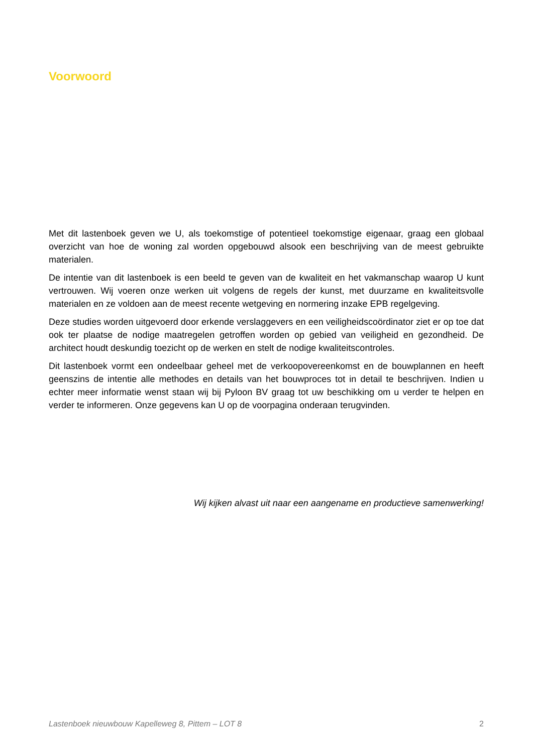Voorwoord
Met dit lastenboek geven we U, als toekomstige of potentieel toekomstige eigenaar, graag een globaal overzicht van hoe de woning zal worden opgebouwd alsook een beschrijving van de meest gebruikte materialen.
De intentie van dit lastenboek is een beeld te geven van de kwaliteit en het vakmanschap waarop U kunt vertrouwen. Wij voeren onze werken uit volgens de regels der kunst, met duurzame en kwaliteitsvolle materialen en ze voldoen aan de meest recente wetgeving en normering inzake EPB regelgeving.
Deze studies worden uitgevoerd door erkende verslaggevers en een veiligheidscoördinator ziet er op toe dat ook ter plaatse de nodige maatregelen getroffen worden op gebied van veiligheid en gezondheid. De architect houdt deskundig toezicht op de werken en stelt de nodige kwaliteitscontroles.
Dit lastenboek vormt een ondeelbaar geheel met de verkoopovereenkomst en de bouwplannen en heeft geenszins de intentie alle methodes en details van het bouwproces tot in detail te beschrijven. Indien u echter meer informatie wenst staan wij bij Pyloon BV graag tot uw beschikking om u verder te helpen en verder te informeren. Onze gegevens kan U op de voorpagina onderaan terugvinden.
Wij kijken alvast uit naar een aangename en productieve samenwerking!
Lastenboek nieuwbouw Kapelleweg 8, Pittem – LOT 8 2